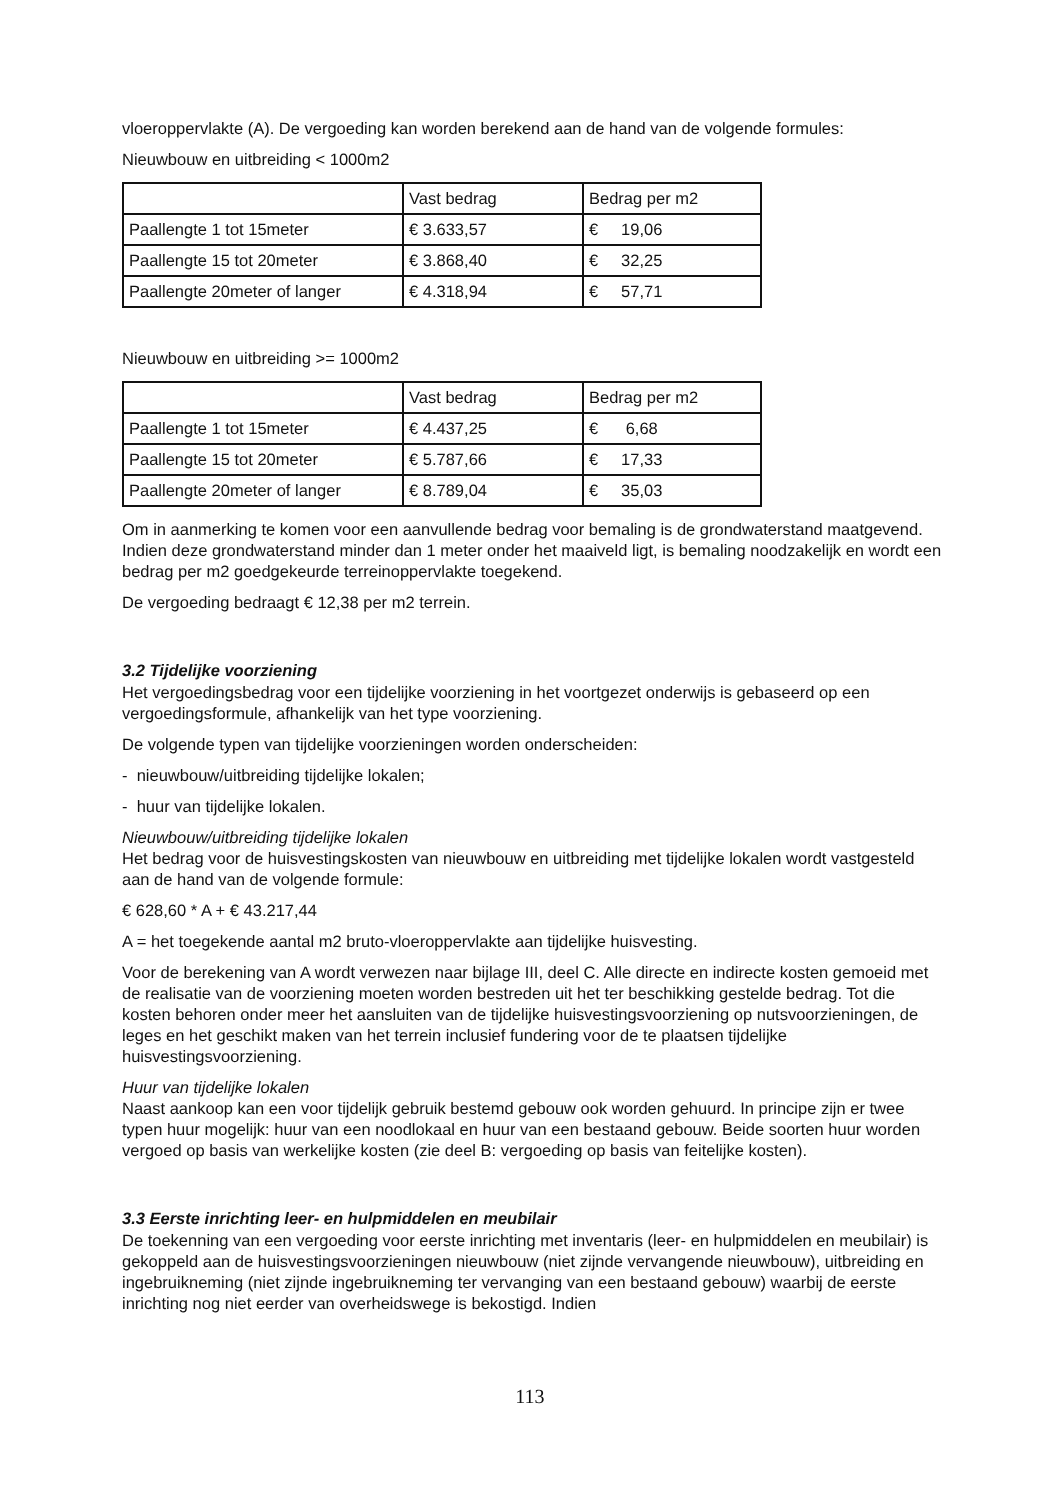vloeroppervlakte (A). De vergoeding kan worden berekend aan de hand van de volgende formules:
Nieuwbouw en uitbreiding < 1000m2
| | Vast bedrag | Bedrag per m2 |
| Paallengte 1 tot 15meter | € 3.633,57 | € 19,06 |
| Paallengte 15 tot 20meter | € 3.868,40 | € 32,25 |
| Paallengte 20meter of langer | € 4.318,94 | € 57,71 |
Nieuwbouw en uitbreiding >= 1000m2
| | Vast bedrag | Bedrag per m2 |
| Paallengte 1 tot 15meter | € 4.437,25 | € 6,68 |
| Paallengte 15 tot 20meter | € 5.787,66 | € 17,33 |
| Paallengte 20meter of langer | € 8.789,04 | € 35,03 |
Om in aanmerking te komen voor een aanvullende bedrag voor bemaling is de grondwaterstand maatgevend. Indien deze grondwaterstand minder dan 1 meter onder het maaiveld ligt, is bemaling noodzakelijk en wordt een bedrag per m2 goedgekeurde terreinoppervlakte toegekend.
De vergoeding bedraagt € 12,38 per m2 terrein.
3.2 Tijdelijke voorziening
Het vergoedingsbedrag voor een tijdelijke voorziening in het voortgezet onderwijs is gebaseerd op een vergoedingsformule, afhankelijk van het type voorziening.
De volgende typen van tijdelijke voorzieningen worden onderscheiden:
- nieuwbouw/uitbreiding tijdelijke lokalen;
- huur van tijdelijke lokalen.
Nieuwbouw/uitbreiding tijdelijke lokalen
Het bedrag voor de huisvestingskosten van nieuwbouw en uitbreiding met tijdelijke lokalen wordt vastgesteld aan de hand van de volgende formule:
€ 628,60 * A + € 43.217,44
A = het toegekende aantal m2 bruto-vloeroppervlakte aan tijdelijke huisvesting.
Voor de berekening van A wordt verwezen naar bijlage III, deel C. Alle directe en indirecte kosten gemoeid met de realisatie van de voorziening moeten worden bestreden uit het ter beschikking gestelde bedrag. Tot die kosten behoren onder meer het aansluiten van de tijdelijke huisvestingsvoorziening op nutsvoorzieningen, de leges en het geschikt maken van het terrein inclusief fundering voor de te plaatsen tijdelijke huisvestingsvoorziening.
Huur van tijdelijke lokalen
Naast aankoop kan een voor tijdelijk gebruik bestemd gebouw ook worden gehuurd. In principe zijn er twee typen huur mogelijk: huur van een noodlokaal en huur van een bestaand gebouw. Beide soorten huur worden vergoed op basis van werkelijke kosten (zie deel B: vergoeding op basis van feitelijke kosten).
3.3 Eerste inrichting leer- en hulpmiddelen en meubilair
De toekenning van een vergoeding voor eerste inrichting met inventaris (leer- en hulpmiddelen en meubilair) is gekoppeld aan de huisvestingsvoorzieningen nieuwbouw (niet zijnde vervangende nieuwbouw), uitbreiding en ingebruikneming (niet zijnde ingebruikneming ter vervanging van een bestaand gebouw) waarbij de eerste inrichting nog niet eerder van overheidswege is bekostigd. Indien
113